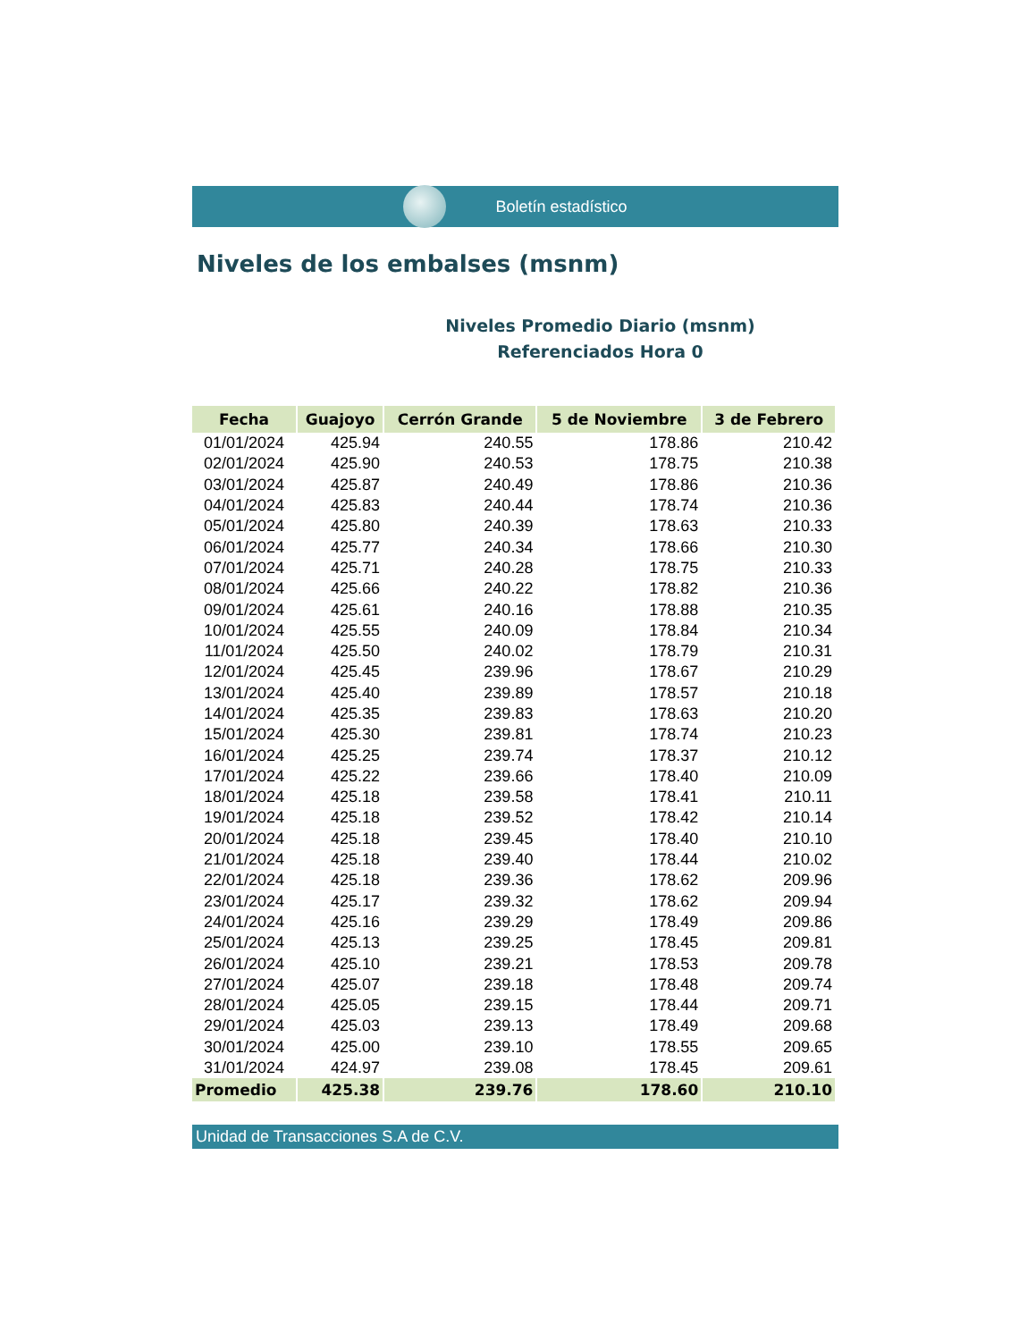Boletín estadístico
Niveles de los embalses (msnm)
Niveles Promedio Diario (msnm)
Referenciados Hora 0
| Fecha | Guajoyo | Cerrón Grande | 5 de Noviembre | 3 de Febrero |
| --- | --- | --- | --- | --- |
| 01/01/2024 | 425.94 | 240.55 | 178.86 | 210.42 |
| 02/01/2024 | 425.90 | 240.53 | 178.75 | 210.38 |
| 03/01/2024 | 425.87 | 240.49 | 178.86 | 210.36 |
| 04/01/2024 | 425.83 | 240.44 | 178.74 | 210.36 |
| 05/01/2024 | 425.80 | 240.39 | 178.63 | 210.33 |
| 06/01/2024 | 425.77 | 240.34 | 178.66 | 210.30 |
| 07/01/2024 | 425.71 | 240.28 | 178.75 | 210.33 |
| 08/01/2024 | 425.66 | 240.22 | 178.82 | 210.36 |
| 09/01/2024 | 425.61 | 240.16 | 178.88 | 210.35 |
| 10/01/2024 | 425.55 | 240.09 | 178.84 | 210.34 |
| 11/01/2024 | 425.50 | 240.02 | 178.79 | 210.31 |
| 12/01/2024 | 425.45 | 239.96 | 178.67 | 210.29 |
| 13/01/2024 | 425.40 | 239.89 | 178.57 | 210.18 |
| 14/01/2024 | 425.35 | 239.83 | 178.63 | 210.20 |
| 15/01/2024 | 425.30 | 239.81 | 178.74 | 210.23 |
| 16/01/2024 | 425.25 | 239.74 | 178.37 | 210.12 |
| 17/01/2024 | 425.22 | 239.66 | 178.40 | 210.09 |
| 18/01/2024 | 425.18 | 239.58 | 178.41 | 210.11 |
| 19/01/2024 | 425.18 | 239.52 | 178.42 | 210.14 |
| 20/01/2024 | 425.18 | 239.45 | 178.40 | 210.10 |
| 21/01/2024 | 425.18 | 239.40 | 178.44 | 210.02 |
| 22/01/2024 | 425.18 | 239.36 | 178.62 | 209.96 |
| 23/01/2024 | 425.17 | 239.32 | 178.62 | 209.94 |
| 24/01/2024 | 425.16 | 239.29 | 178.49 | 209.86 |
| 25/01/2024 | 425.13 | 239.25 | 178.45 | 209.81 |
| 26/01/2024 | 425.10 | 239.21 | 178.53 | 209.78 |
| 27/01/2024 | 425.07 | 239.18 | 178.48 | 209.74 |
| 28/01/2024 | 425.05 | 239.15 | 178.44 | 209.71 |
| 29/01/2024 | 425.03 | 239.13 | 178.49 | 209.68 |
| 30/01/2024 | 425.00 | 239.10 | 178.55 | 209.65 |
| 31/01/2024 | 424.97 | 239.08 | 178.45 | 209.61 |
| Promedio | 425.38 | 239.76 | 178.60 | 210.10 |
Unidad de Transacciones S.A de C.V.